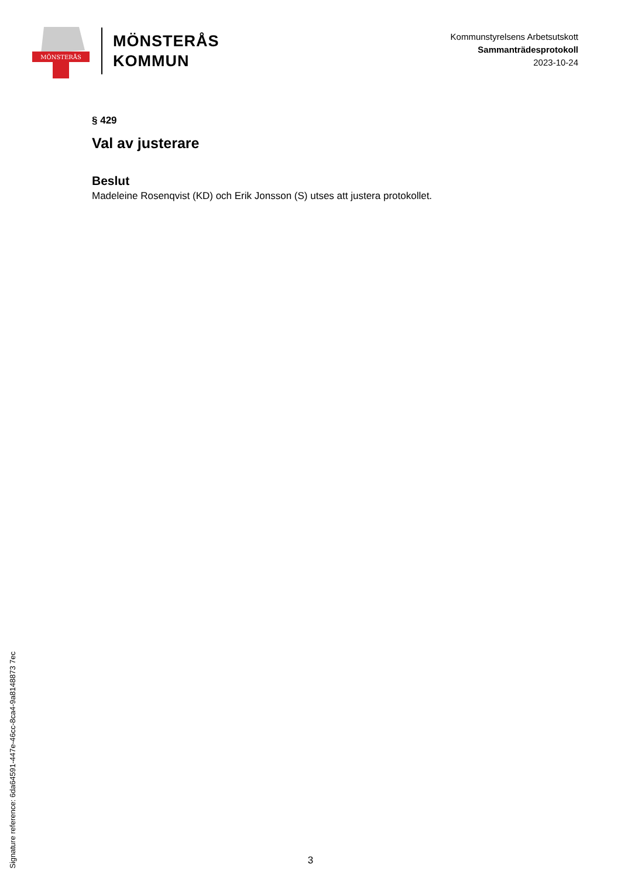MÖNSTERÅS
MÖNSTERÅS
KOMMUN
Kommunstyrelsens Arbetsutskott
Sammanträdesprotokoll
2023-10-24
§ 429
Val av justerare
Beslut
Madeleine Rosenqvist (KD) och Erik Jonsson (S) utses att justera protokollet.
Signature reference: 6da64591-447e-46cc-8ca4-9a8148873 7ec
3